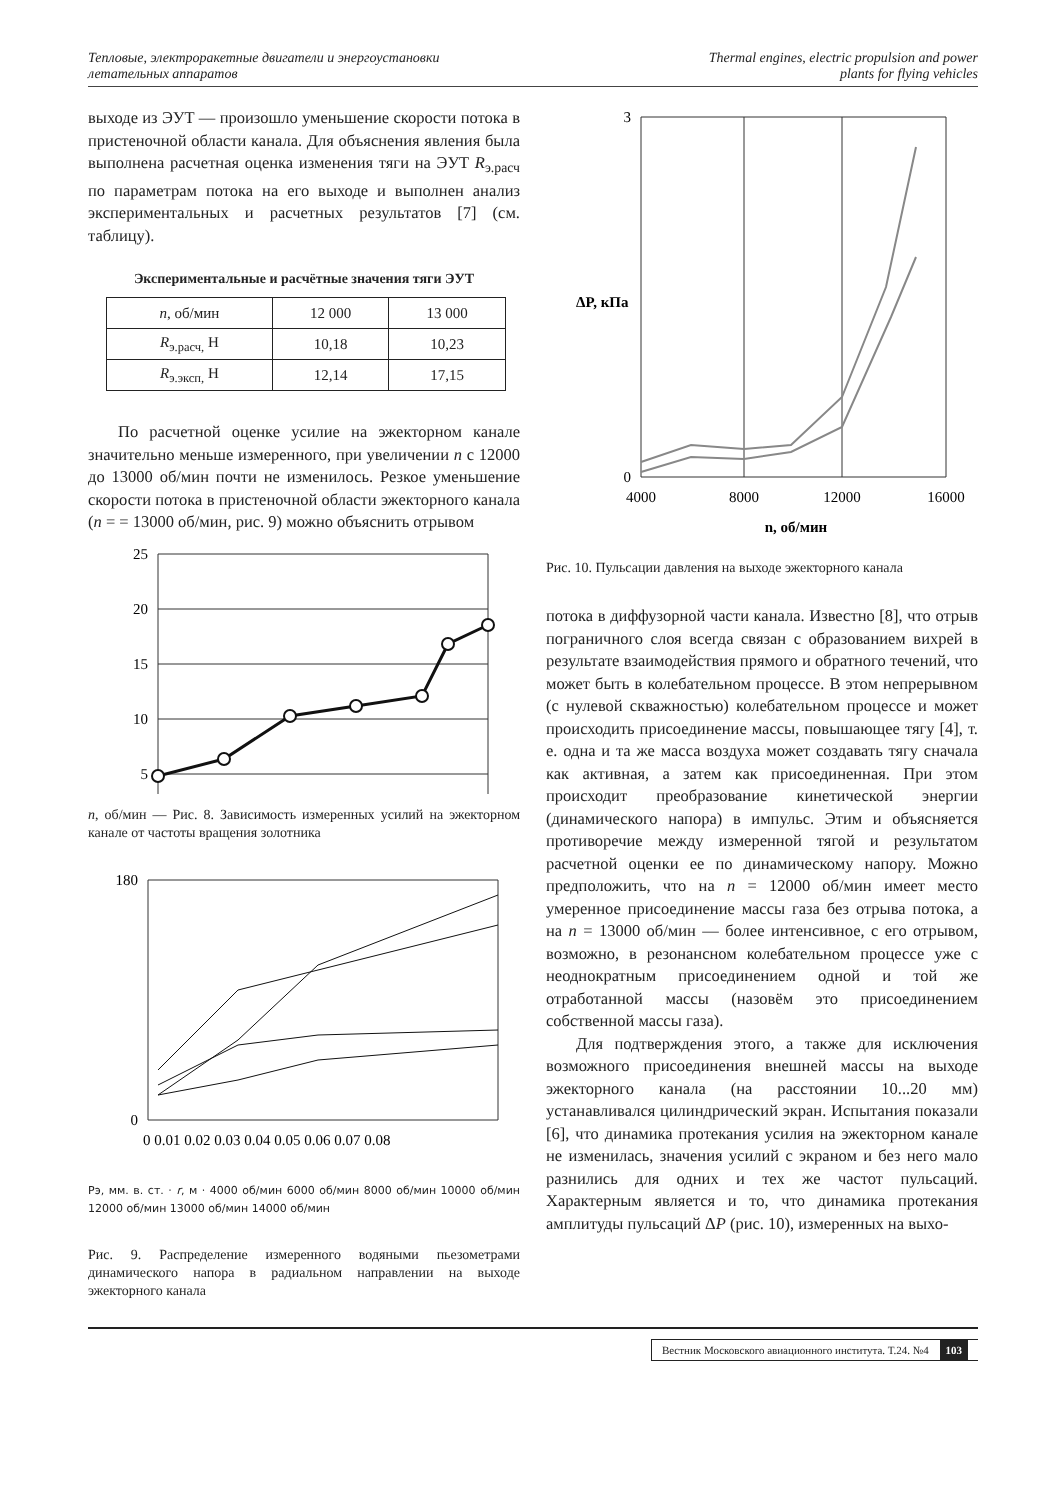Тепловые, электроракетные двигатели и энергоустановки
летательных аппаратов
Thermal engines, electric propulsion and power
plants for flying vehicles
выходе из ЭУТ — произошло уменьшение скорости потока в пристеночной области канала. Для объяснения явления была выполнена расчетная оценка изменения тяги на ЭУТ R<sub>э.расч</sub> по параметрам потока на его выходе и выполнен анализ экспериментальных и расчетных результатов [7] (см. таблицу).
Экспериментальные и расчётные значения тяги ЭУТ
| n , об/мин | 12 000 | 13 000 |
| R<sub>э.расч,</sub> Н | 10,18 | 10,23 |
| R<sub>э.эксп,</sub> Н | 12,14 | 17,15 |
По расчетной оценке усилие на эжекторном канале значительно меньше измеренного, при увеличении n с 12000 до 13000 об/мин почти не изменилось. Резкое уменьшение скорости потока в пристеночной области эжекторного канала (n = = 13000 об/мин, рис. 9) можно объяснить отрывом
25
20
15
10
5
n, об/мин — Рис. 8. Зависимость измеренных усилий на эжекторном канале от частоты вращения золотника
180
0
0 0.01 0.02 0.03 0.04 0.05 0.06 0.07 0.08
Pэ, мм. в. ст. · r, м · 4000 об/мин 6000 об/мин 8000 об/мин 10000 об/мин 12000 об/мин 13000 об/мин 14000 об/мин
Рис. 9. Распределение измеренного водяными пьезометрами динамического напора в радиальном направлении на выходе эжекторного канала
3
0
4000
8000
12000
16000
n, об/мин
ΔP, кПа
Рис. 10. Пульсации давления на выходе эжекторного канала
потока в диффузорной части канала. Известно [8], что отрыв пограничного слоя всегда связан с образованием вихрей в результате взаимодействия прямого и обратного течений, что может быть в колебательном процессе. В этом непрерывном (с нулевой скважностью) колебательном процессе и может происходить присоединение массы, повышающее тягу [4], т. е. одна и та же масса воздуха может создавать тягу сначала как активная, а затем как присоединенная. При этом происходит преобразование кинетической энергии (динамического напора) в импульс. Этим и объясняется противоречие между измеренной тягой и результатом расчетной оценки ее по динамическому напору. Можно предположить, что на n = 12000 об/мин имеет место умеренное присоединение массы газа без отрыва потока, а на n = 13000 об/мин — более интенсивное, с его отрывом, возможно, в резонансном колебательном процессе уже с неоднократным присоединением одной и той же отработанной массы (назовём это присоединением собственной массы газа).
Для подтверждения этого, а также для исключения возможного присоединения внешней массы на выходе эжекторного канала (на расстоянии 10...20 мм) устанавливался цилиндрический экран. Испытания показали [6], что динамика протекания усилия на эжекторном канале не изменилась, значения усилий с экраном и без него мало разнились для одних и тех же частот пульсаций. Характерным является и то, что динамика протекания амплитуды пульсаций ΔP (рис. 10), измеренных на выхо-
Вестник Московского авиационного института. Т.24. №4 103